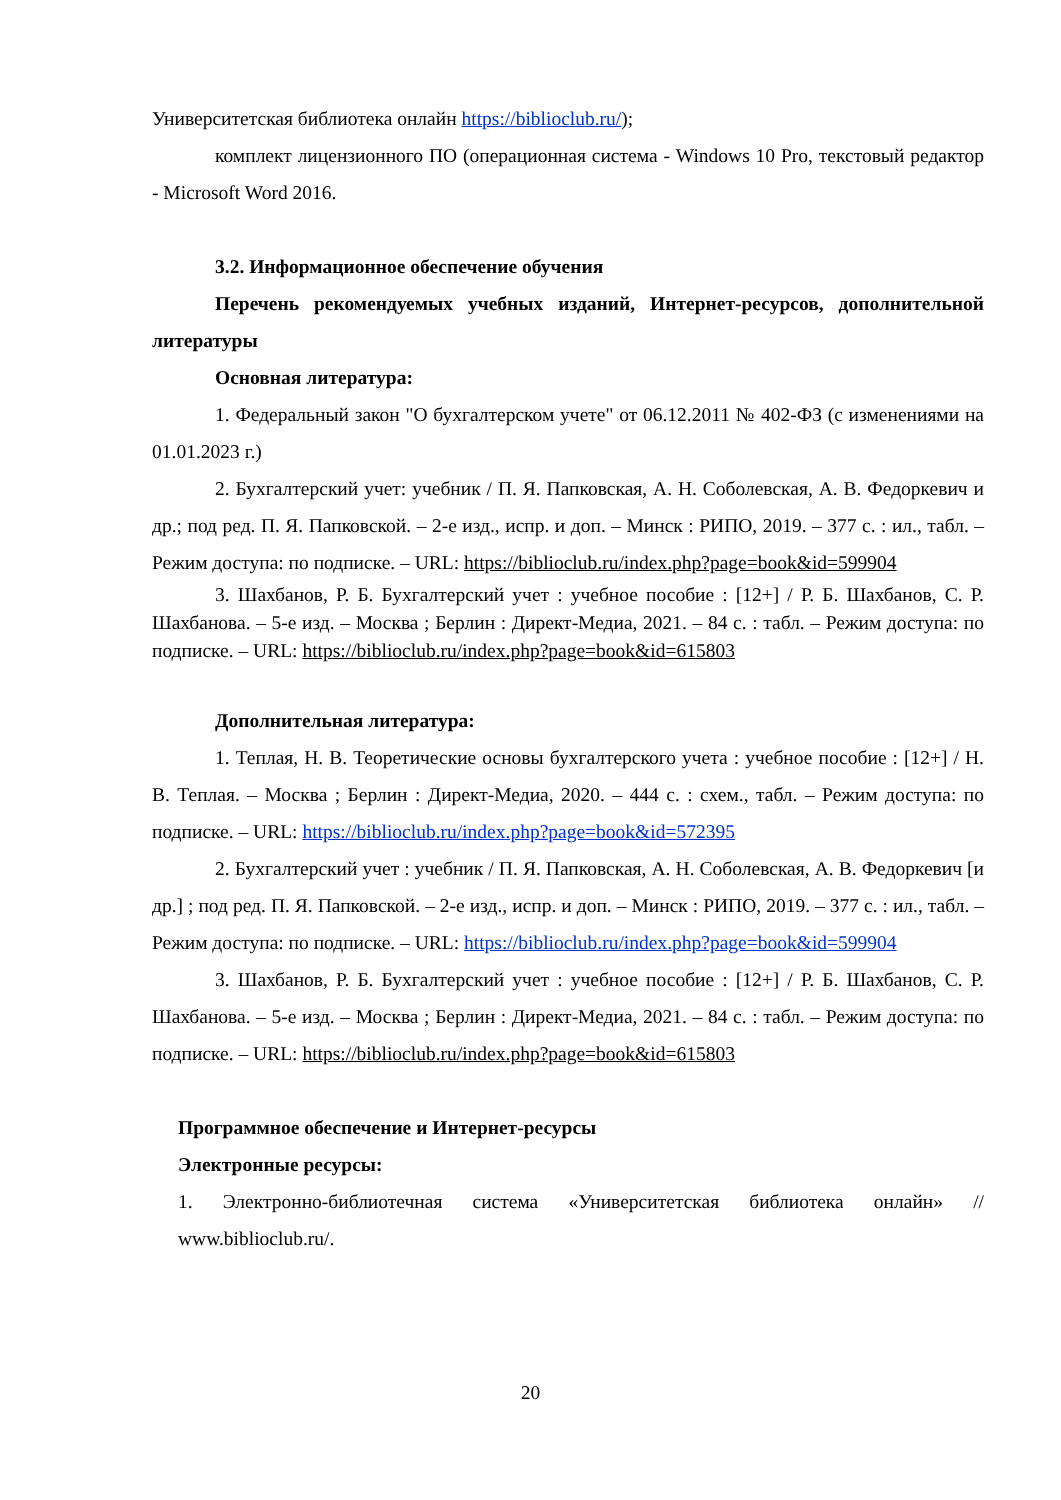Университетская библиотека онлайн https://biblioclub.ru/);
комплект лицензионного ПО (операционная система - Windows 10 Pro, текстовый редактор - Microsoft Word 2016.
3.2. Информационное обеспечение обучения
Перечень рекомендуемых учебных изданий, Интернет-ресурсов, дополнительной литературы
Основная литература:
1. Федеральный закон "О бухгалтерском учете" от 06.12.2011 № 402-ФЗ (с изменениями на 01.01.2023 г.)
2. Бухгалтерский учет: учебник / П. Я. Папковская, А. Н. Соболевская, А. В. Федоркевич и др.; под ред. П. Я. Папковской. – 2-е изд., испр. и доп. – Минск : РИПО, 2019. – 377 с. : ил., табл. – Режим доступа: по подписке. – URL: https://biblioclub.ru/index.php?page=book&id=599904
3. Шахбанов, Р. Б. Бухгалтерский учет : учебное пособие : [12+] / Р. Б. Шахбанов, С. Р. Шахбанова. – 5-е изд. – Москва ; Берлин : Директ-Медиа, 2021. – 84 с. : табл. – Режим доступа: по подписке. – URL: https://biblioclub.ru/index.php?page=book&id=615803
Дополнительная литература:
1. Теплая, Н. В. Теоретические основы бухгалтерского учета : учебное пособие : [12+] / Н. В. Теплая. – Москва ; Берлин : Директ-Медиа, 2020. – 444 с. : схем., табл. – Режим доступа: по подписке. – URL: https://biblioclub.ru/index.php?page=book&id=572395
2. Бухгалтерский учет : учебник / П. Я. Папковская, А. Н. Соболевская, А. В. Федоркевич [и др.] ; под ред. П. Я. Папковской. – 2-е изд., испр. и доп. – Минск : РИПО, 2019. – 377 с. : ил., табл. – Режим доступа: по подписке. – URL: https://biblioclub.ru/index.php?page=book&id=599904
3. Шахбанов, Р. Б. Бухгалтерский учет : учебное пособие : [12+] / Р. Б. Шахбанов, С. Р. Шахбанова. – 5-е изд. – Москва ; Берлин : Директ-Медиа, 2021. – 84 с. : табл. – Режим доступа: по подписке. – URL: https://biblioclub.ru/index.php?page=book&id=615803
Программное обеспечение и Интернет-ресурсы
Электронные ресурсы:
1. Электронно-библиотечная система «Университетская библиотека онлайн» // www.biblioclub.ru/.
20